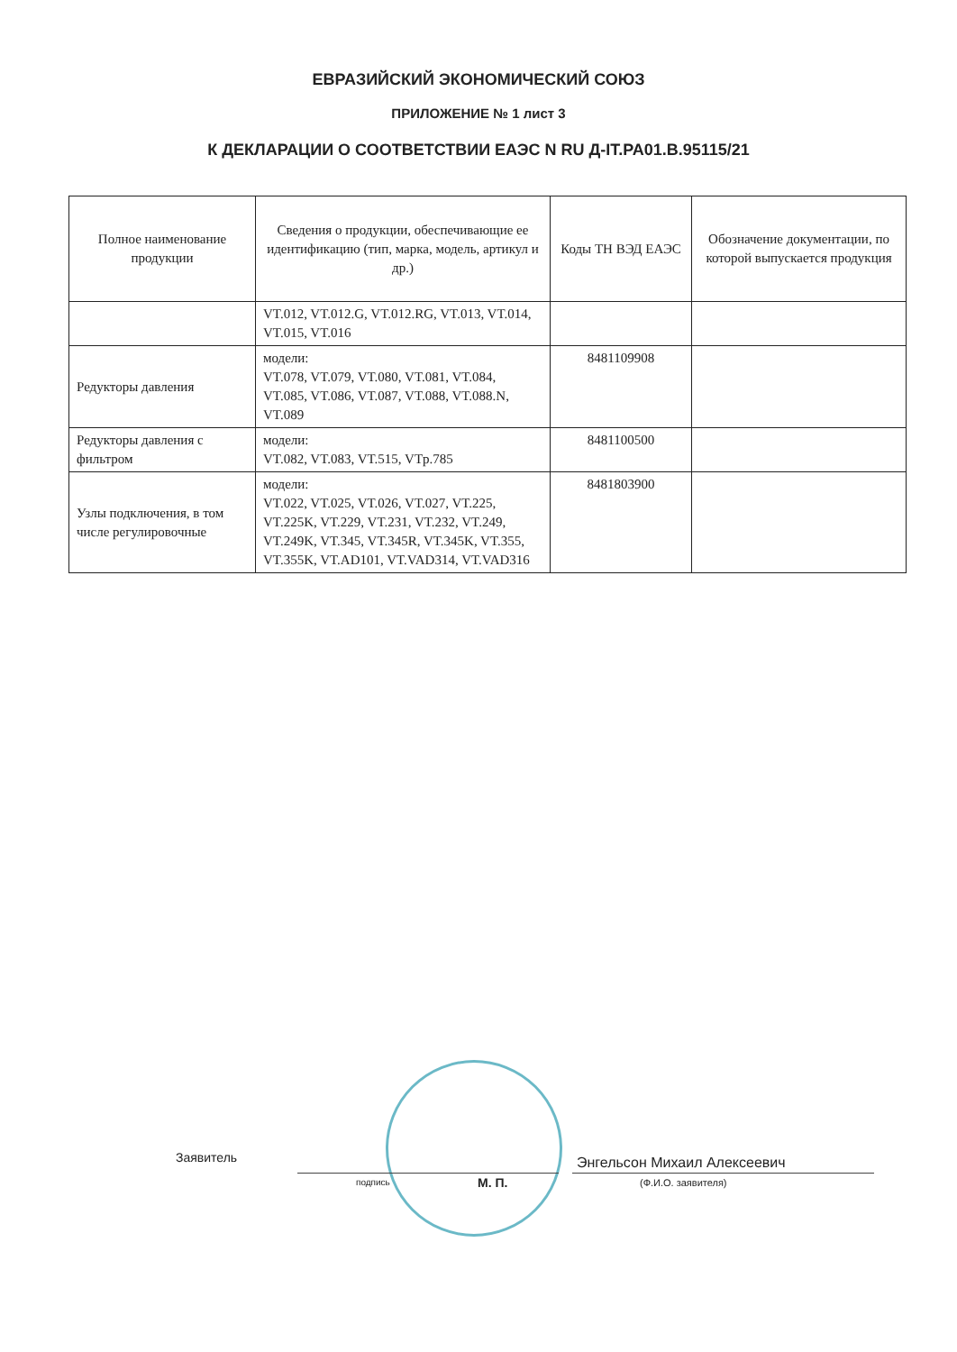ЕВРАЗИЙСКИЙ ЭКОНОМИЧЕСКИЙ СОЮЗ
ПРИЛОЖЕНИЕ № 1 лист 3
К ДЕКЛАРАЦИИ О СООТВЕТСТВИИ ЕАЭС N RU Д-IT.РА01.В.95115/21
| Полное наименование продукции | Сведения о продукции, обеспечивающие ее идентификацию (тип, марка, модель, артикул и др.) | Коды ТН ВЭД ЕАЭС | Обозначение документации, по которой выпускается продукция |
| --- | --- | --- | --- |
| | VT.012, VT.012.G, VT.012.RG, VT.013, VT.014, VT.015, VT.016 | | |
| Редукторы давления | модели: VT.078, VT.079, VT.080, VT.081, VT.084, VT.085, VT.086, VT.087, VT.088, VT.088.N, VT.089 | 8481109908 | |
| Редукторы давления с фильтром | модели: VT.082, VT.083, VT.515, VTp.785 | 8481100500 | |
| Узлы подключения, в том числе регулировочные | модели: VT.022, VT.025, VT.026, VT.027, VT.225, VT.225K, VT.229, VT.231, VT.232, VT.249, VT.249K, VT.345, VT.345R, VT.345K, VT.355, VT.355K, VT.AD101, VT.VAD314, VT.VAD316 | 8481803900 | |
Заявитель
подпись М. П.
Энгельсон Михаил Алексеевич
(Ф.И.О. заявителя)